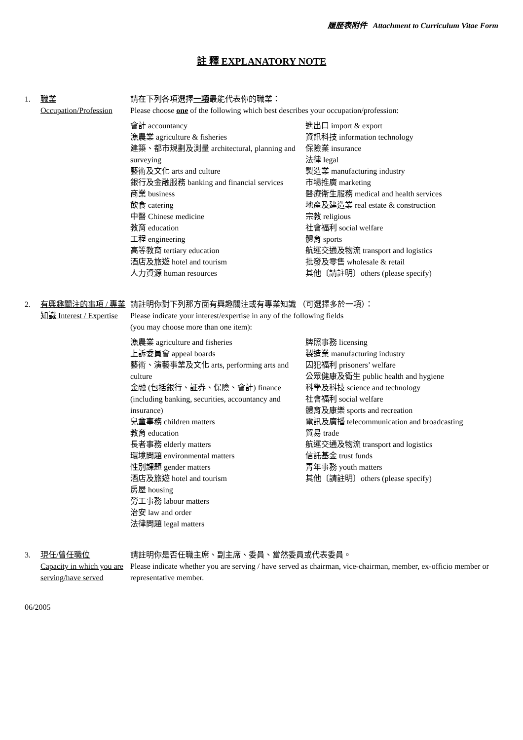履歷表附件 Attachment to Curriculum Vitae Form
註 釋 EXPLANATORY NOTE
1. 職業
Occupation/Profession
請在下列各項選擇一項最能代表你的職業：
Please choose one of the following which best describes your occupation/profession:
會計 accountancy
漁農業 agriculture & fisheries
建築、都市規劃及測量 architectural, planning and surveying
藝術及文化 arts and culture
銀行及金融服務 banking and financial services
商業 business
飲食 catering
中醫 Chinese medicine
教育 education
工程 engineering
高等教育 tertiary education
酒店及旅遊 hotel and tourism
人力資源 human resources
進出口 import & export
資訊科技 information technology
保險業 insurance
法律 legal
製造業 manufacturing industry
市場推廣 marketing
醫療衛生服務 medical and health services
地產及建造業 real estate & construction
宗教 religious
社會福利 social welfare
體育 sports
航運交通及物流 transport and logistics
批發及零售 wholesale & retail
其他〔請註明〕others (please specify)
2. 有興趣關注的事項 / 專業知識 Interest / Expertise
請註明你對下列那方面有興趣關注或有專業知識 （可選擇多於一項）：
Please indicate your interest/expertise in any of the following fields
(you may choose more than one item):
漁農業 agriculture and fisheries
上訴委員會 appeal boards
藝術、演藝事業及文化 arts, performing arts and culture
金融 (包括銀行、証券、保險、會計) finance (including banking, securities, accountancy and insurance)
兒童事務 children matters
教育 education
長者事務 elderly matters
環境問題 environmental matters
性別課題 gender matters
酒店及旅遊 hotel and tourism
房屋 housing
勞工事務 labour matters
治安 law and order
法律問題 legal matters
牌照事務 licensing
製造業 manufacturing industry
囚犯福利 prisoners’ welfare
公眾健康及衛生 public health and hygiene
科學及科技 science and technology
社會福利 social welfare
體育及康樂 sports and recreation
電訊及廣播 telecommunication and broadcasting
貿易 trade
航運交通及物流 transport and logistics
信託基金 trust funds
青年事務 youth matters
其他〔請註明〕others (please specify)
3. 現任/曾任職位
Capacity in which you are serving/have served
請註明你是否任職主席、副主席、委員、當然委員或代表委員。
Please indicate whether you are serving / have served as chairman, vice-chairman, member, ex-officio member or representative member.
06/2005